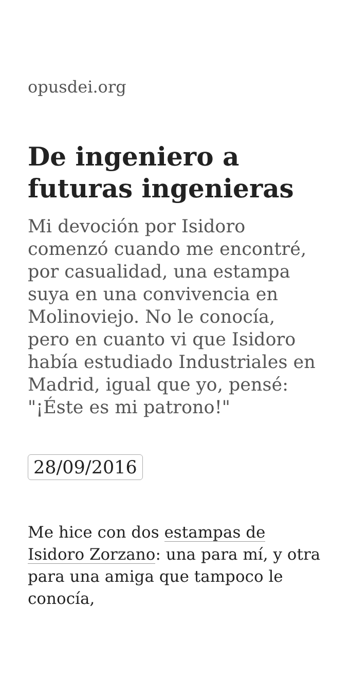opusdei.org
De ingeniero a futuras ingenieras
Mi devoción por Isidoro comenzó cuando me encontré, por casualidad, una estampa suya en una convivencia en Molinoviejo. No le conocía, pero en cuanto vi que Isidoro había estudiado Industriales en Madrid, igual que yo, pensé: "¡Éste es mi patrono!"
28/09/2016
Me hice con dos estampas de Isidoro Zorzano: una para mí, y otra para una amiga que tampoco le conocía,